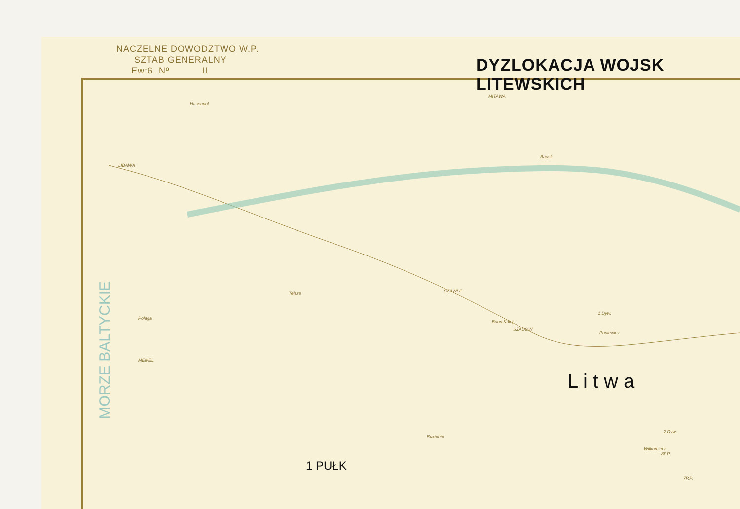NACZELNE DOWODZTWO W.P.
SZTAB GENERALNY
Ew:6. Nº II
DYZLOKACJA WOJSK LITEWSKICH
MORZE BALTYCKIE
Hasenpol
MITAWA
LIBAWA
Bausk
Połaga
MEMEL
SZAWLE
Baon.Kolej.
SZADÓW
Poniewiez
1 Dyw.
2 Dyw.
Wilkomierz
Rosienie
Telsze
8P.P.
7P.P.
1 PUŁK
L i t w a